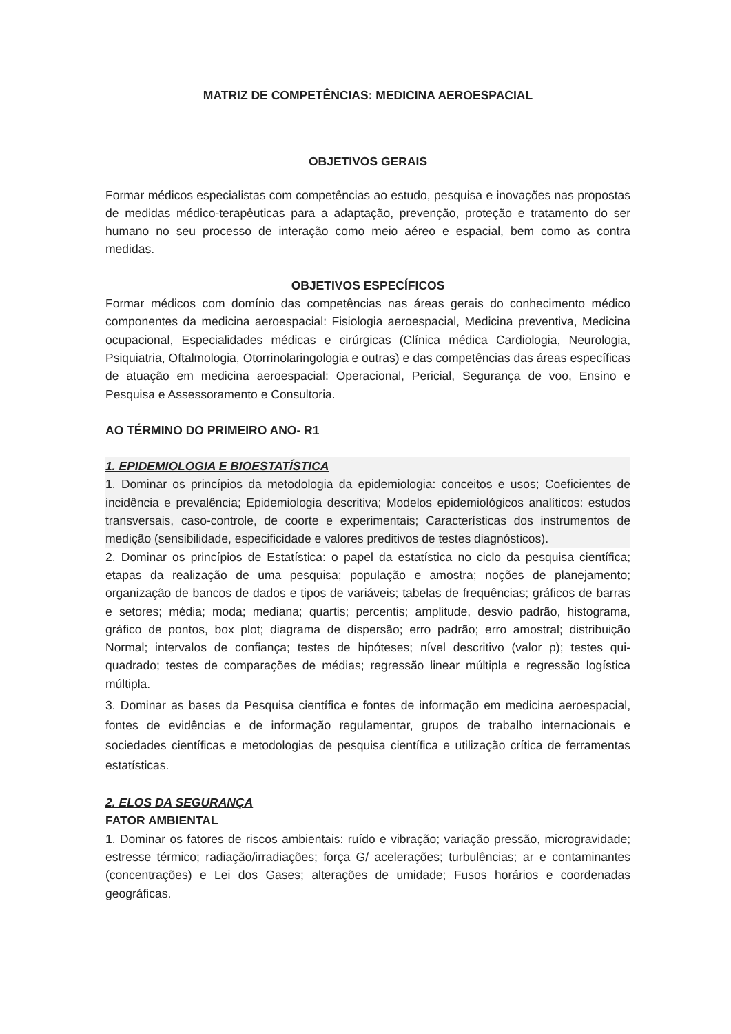MATRIZ DE COMPETÊNCIAS: MEDICINA AEROESPACIAL
OBJETIVOS GERAIS
Formar médicos especialistas com competências ao estudo, pesquisa e inovações nas propostas de medidas médico-terapêuticas para a adaptação, prevenção, proteção e tratamento do ser humano no seu processo de interação como meio aéreo e espacial, bem como as contra medidas.
OBJETIVOS ESPECÍFICOS
Formar médicos com domínio das competências nas áreas gerais do conhecimento médico componentes da medicina aeroespacial: Fisiologia aeroespacial, Medicina preventiva, Medicina ocupacional, Especialidades médicas e cirúrgicas (Clínica médica Cardiologia, Neurologia, Psiquiatria, Oftalmologia, Otorrinolaringologia e outras) e das competências das áreas específicas de atuação em medicina aeroespacial: Operacional, Pericial, Segurança de voo, Ensino e Pesquisa e Assessoramento e Consultoria.
AO TÉRMINO DO PRIMEIRO ANO- R1
1. EPIDEMIOLOGIA E BIOESTATÍSTICA
1. Dominar os princípios da metodologia da epidemiologia: conceitos e usos; Coeficientes de incidência e prevalência; Epidemiologia descritiva; Modelos epidemiológicos analíticos: estudos transversais, caso-controle, de coorte e experimentais; Características dos instrumentos de medição (sensibilidade, especificidade e valores preditivos de testes diagnósticos).
2. Dominar os princípios de Estatística: o papel da estatística no ciclo da pesquisa científica; etapas da realização de uma pesquisa; população e amostra; noções de planejamento; organização de bancos de dados e tipos de variáveis; tabelas de frequências; gráficos de barras e setores; média; moda; mediana; quartis; percentis; amplitude, desvio padrão, histograma, gráfico de pontos, box plot; diagrama de dispersão; erro padrão; erro amostral; distribuição Normal; intervalos de confiança; testes de hipóteses; nível descritivo (valor p); testes qui-quadrado; testes de comparações de médias; regressão linear múltipla e regressão logística múltipla.
3. Dominar as bases da Pesquisa científica e fontes de informação em medicina aeroespacial, fontes de evidências e de informação regulamentar, grupos de trabalho internacionais e sociedades científicas e metodologias de pesquisa científica e utilização crítica de ferramentas estatísticas.
2. ELOS DA SEGURANÇA
FATOR AMBIENTAL
1. Dominar os fatores de riscos ambientais: ruído e vibração; variação pressão, microgravidade; estresse térmico; radiação/irradiações; força G/ acelerações; turbulências; ar e contaminantes (concentrações) e Lei dos Gases; alterações de umidade; Fusos horários e coordenadas geográficas.